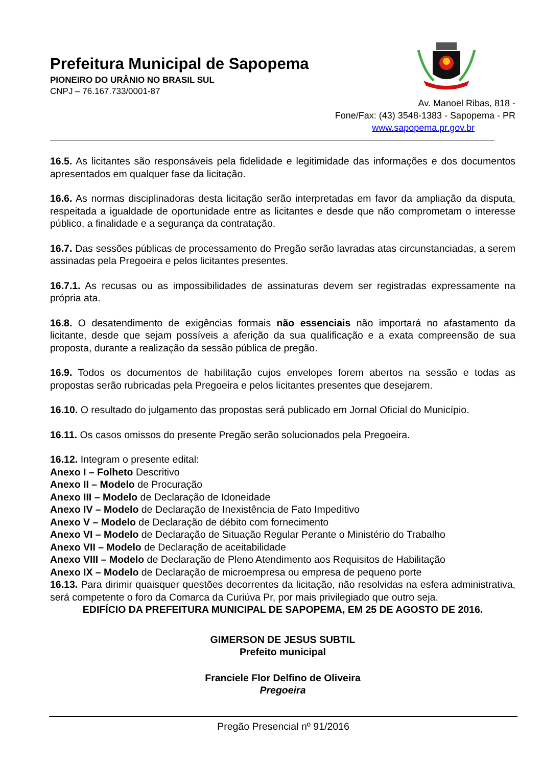Prefeitura Municipal de Sapopema
PIONEIRO DO URÂNIO NO BRASIL SUL
CNPJ – 76.167.733/0001-87
Av. Manoel Ribas, 818 -
Fone/Fax: (43) 3548-1383 - Sapopema - PR
www.sapopema.pr.gov.br
16.5. As licitantes são responsáveis pela fidelidade e legitimidade das informações e dos documentos apresentados em qualquer fase da licitação.
16.6. As normas disciplinadoras desta licitação serão interpretadas em favor da ampliação da disputa, respeitada a igualdade de oportunidade entre as licitantes e desde que não comprometam o interesse público, a finalidade e a segurança da contratação.
16.7. Das sessões públicas de processamento do Pregão serão lavradas atas circunstanciadas, a serem assinadas pela Pregoeira e pelos licitantes presentes.
16.7.1. As recusas ou as impossibilidades de assinaturas devem ser registradas expressamente na própria ata.
16.8. O desatendimento de exigências formais não essenciais não importará no afastamento da licitante, desde que sejam possíveis a aferição da sua qualificação e a exata compreensão de sua proposta, durante a realização da sessão pública de pregão.
16.9. Todos os documentos de habilitação cujos envelopes forem abertos na sessão e todas as propostas serão rubricadas pela Pregoeira e pelos licitantes presentes que desejarem.
16.10. O resultado do julgamento das propostas será publicado em Jornal Oficial do Município.
16.11. Os casos omissos do presente Pregão serão solucionados pela Pregoeira.
16.12. Integram o presente edital:
Anexo I – Folheto Descritivo
Anexo II – Modelo de Procuração
Anexo III – Modelo de Declaração de Idoneidade
Anexo IV – Modelo de Declaração de Inexistência de Fato Impeditivo
Anexo V – Modelo de Declaração de débito com fornecimento
Anexo VI – Modelo de Declaração de Situação Regular Perante o Ministério do Trabalho
Anexo VII – Modelo de Declaração de aceitabilidade
Anexo VIII – Modelo de Declaração de Pleno Atendimento aos Requisitos de Habilitação
Anexo IX – Modelo de Declaração de microempresa ou empresa de pequeno porte
16.13. Para dirimir quaisquer questões decorrentes da licitação, não resolvidas na esfera administrativa, será competente o foro da Comarca da Curiúva Pr, por mais privilegiado que outro seja.
EDIFÍCIO DA PREFEITURA MUNICIPAL DE SAPOPEMA, EM 25 DE AGOSTO DE 2016.
GIMERSON DE JESUS SUBTIL
Prefeito municipal
Franciele Flor Delfino de Oliveira
Pregoeira
Pregão Presencial nº 91/2016